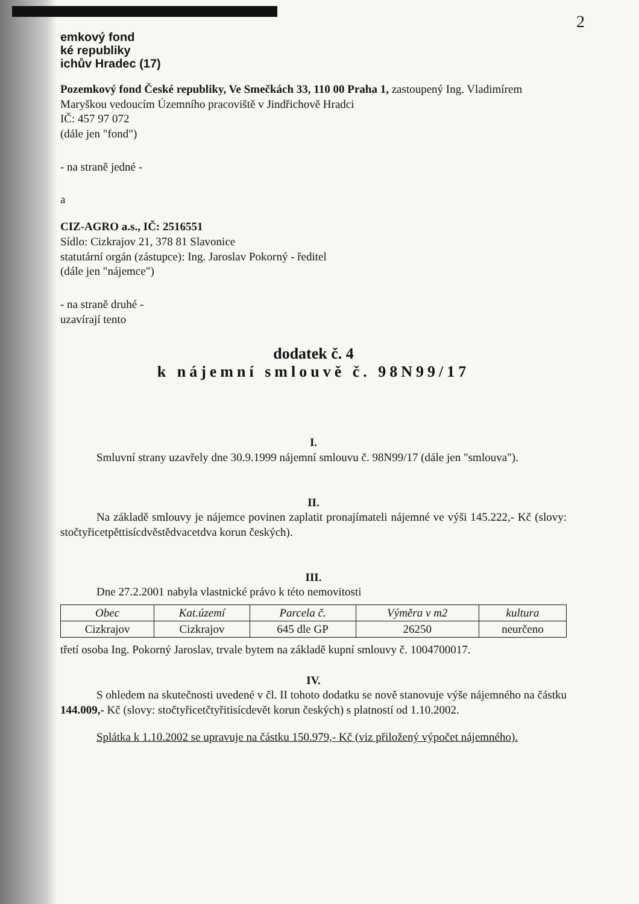2
emkový fond
ké republiky
ichův Hradec (17)
Pozemkový fond České republiky, Ve Smečkách 33, 110 00 Praha 1, zastoupený Ing. Vladimírem Maryškou vedoucím Územního pracoviště v Jindřichově Hradci
IČ: 457 97 072
(dále jen "fond")
- na straně jedné -
a
CIZ-AGRO a.s., IČ: 2516551
Sídlo: Cizkrajov 21, 378 81 Slavonice
statutární orgán (zástupce): Ing. Jaroslav Pokorný - ředitel
(dále jen "nájemce")
- na straně druhé -
uzavírají tento
dodatek č. 4
k nájemní smlouvě č. 98N99/17
I.
Smluvní strany uzavřely dne 30.9.1999 nájemní smlouvu č. 98N99/17 (dále jen "smlouva").
II.
Na základě smlouvy je nájemce povinen zaplatit pronajímateli nájemné ve výši 145.222,- Kč (slovy: stočtyřicetpěttisícdvěstědvacetdva korun českých).
III.
Dne 27.2.2001 nabyla vlastnické právo k této nemovitosti
| Obec | Kat.území | Parcela č. | Výměra v m2 | kultura |
| --- | --- | --- | --- | --- |
| Cizkrajov | Cizkrajov | 645 dle GP | 26250 | neurčeno |
třetí osoba Ing. Pokorný Jaroslav, trvale bytem na základě kupní smlouvy č. 1004700017.
IV.
S ohledem na skutečnosti uvedené v čl. II tohoto dodatku se nově stanovuje výše nájemného na částku 144.009,- Kč (slovy: stočtyřicetčtyřitisícdevět korun českých) s platností od 1.10.2002.
Splátka k 1.10.2002 se upravuje na částku 150.979,- Kč (viz přiložený výpočet nájemného).